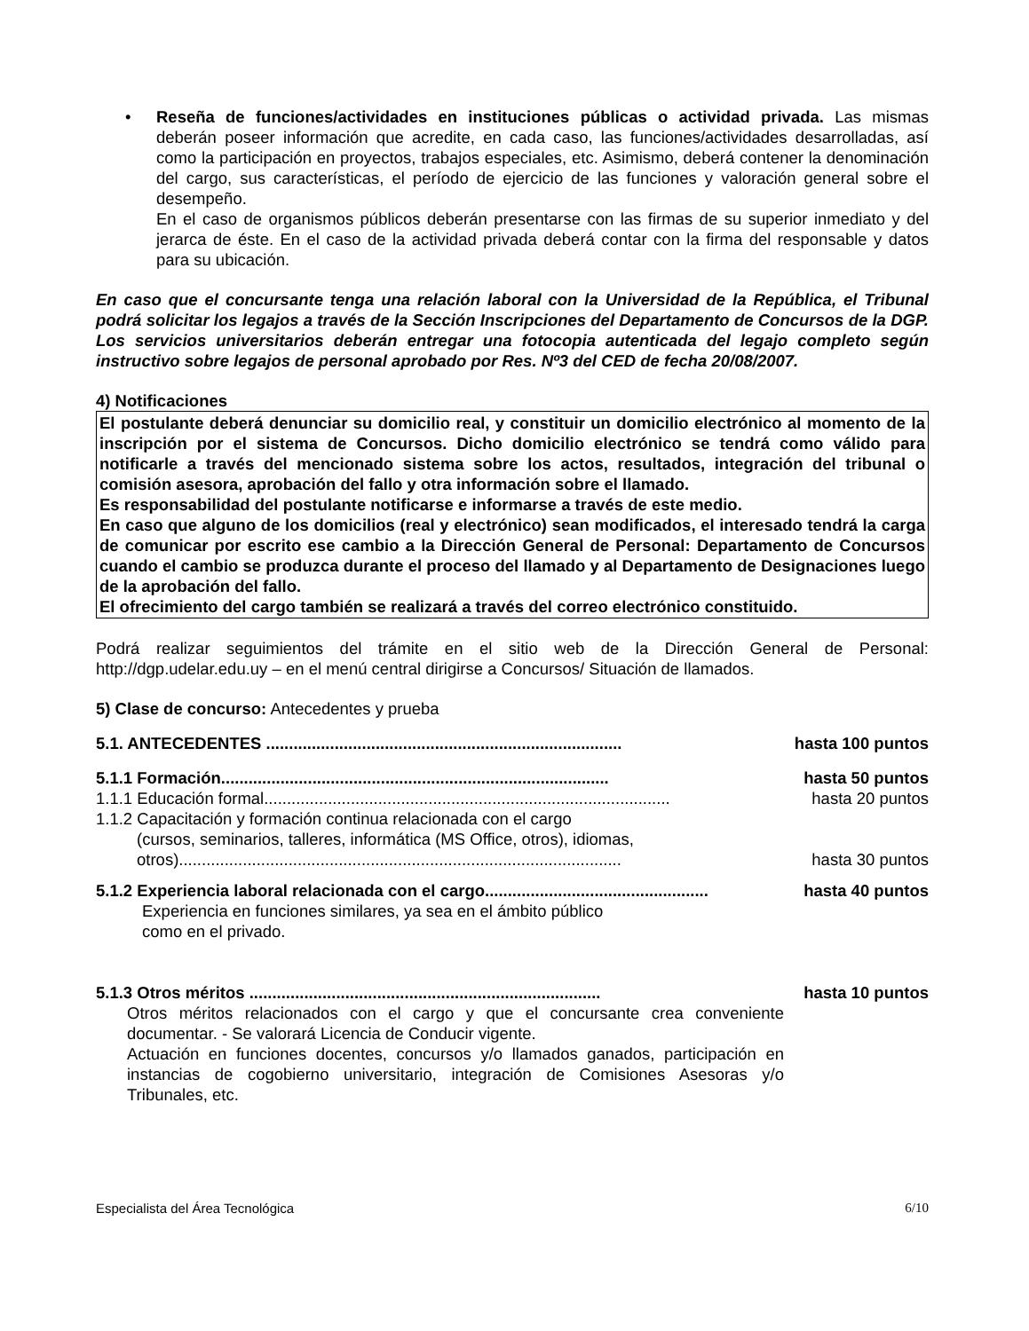• Reseña de funciones/actividades en instituciones públicas o actividad privada. Las mismas deberán poseer información que acredite, en cada caso, las funciones/actividades desarrolladas, así como la participación en proyectos, trabajos especiales, etc. Asimismo, deberá contener la denominación del cargo, sus características, el período de ejercicio de las funciones y valoración general sobre el desempeño.
En el caso de organismos públicos deberán presentarse con las firmas de su superior inmediato y del jerarca de éste. En el caso de la actividad privada deberá contar con la firma del responsable y datos para su ubicación.
En caso que el concursante tenga una relación laboral con la Universidad de la República, el Tribunal podrá solicitar los legajos a través de la Sección Inscripciones del Departamento de Concursos de la DGP. Los servicios universitarios deberán entregar una fotocopia autenticada del legajo completo según instructivo sobre legajos de personal aprobado por Res. Nº3 del CED de fecha 20/08/2007.
4) Notificaciones
El postulante deberá denunciar su domicilio real, y constituir un domicilio electrónico al momento de la inscripción por el sistema de Concursos. Dicho domicilio electrónico se tendrá como válido para notificarle a través del mencionado sistema sobre los actos, resultados, integración del tribunal o comisión asesora, aprobación del fallo y otra información sobre el llamado.
Es responsabilidad del postulante notificarse e informarse a través de este medio.
En caso que alguno de los domicilios (real y electrónico) sean modificados, el interesado tendrá la carga de comunicar por escrito ese cambio a la Dirección General de Personal: Departamento de Concursos cuando el cambio se produzca durante el proceso del llamado y al Departamento de Designaciones luego de la aprobación del fallo.
El ofrecimiento del cargo también se realizará a través del correo electrónico constituido.
Podrá realizar seguimientos del trámite en el sitio web de la Dirección General de Personal: http://dgp.udelar.edu.uy – en el menú central dirigirse a Concursos/ Situación de llamados.
5) Clase de concurso: Antecedentes y prueba
5.1. ANTECEDENTES .............................................................................. hasta 100 puntos
5.1.1 Formación..................................................................................... hasta 50 puntos
1.1.1 Educación formal......................................................................................... hasta 20 puntos
1.1.2 Capacitación y formación continua relacionada con el cargo
(cursos, seminarios, talleres, informática (MS Office, otros), idiomas,
otros)................................................................................................. hasta 30 puntos
5.1.2 Experiencia laboral relacionada con el cargo................................................. hasta 40 puntos
Experiencia en funciones similares, ya sea en el ámbito público
como en el privado.
5.1.3 Otros méritos ............................................................................. hasta 10 puntos
Otros méritos relacionados con el cargo y que el concursante crea conveniente documentar. - Se valorará Licencia de Conducir vigente.
Actuación en funciones docentes, concursos y/o llamados ganados, participación en instancias de cogobierno universitario, integración de Comisiones Asesoras y/o Tribunales, etc.
Especialista del Área Tecnológica 6/10